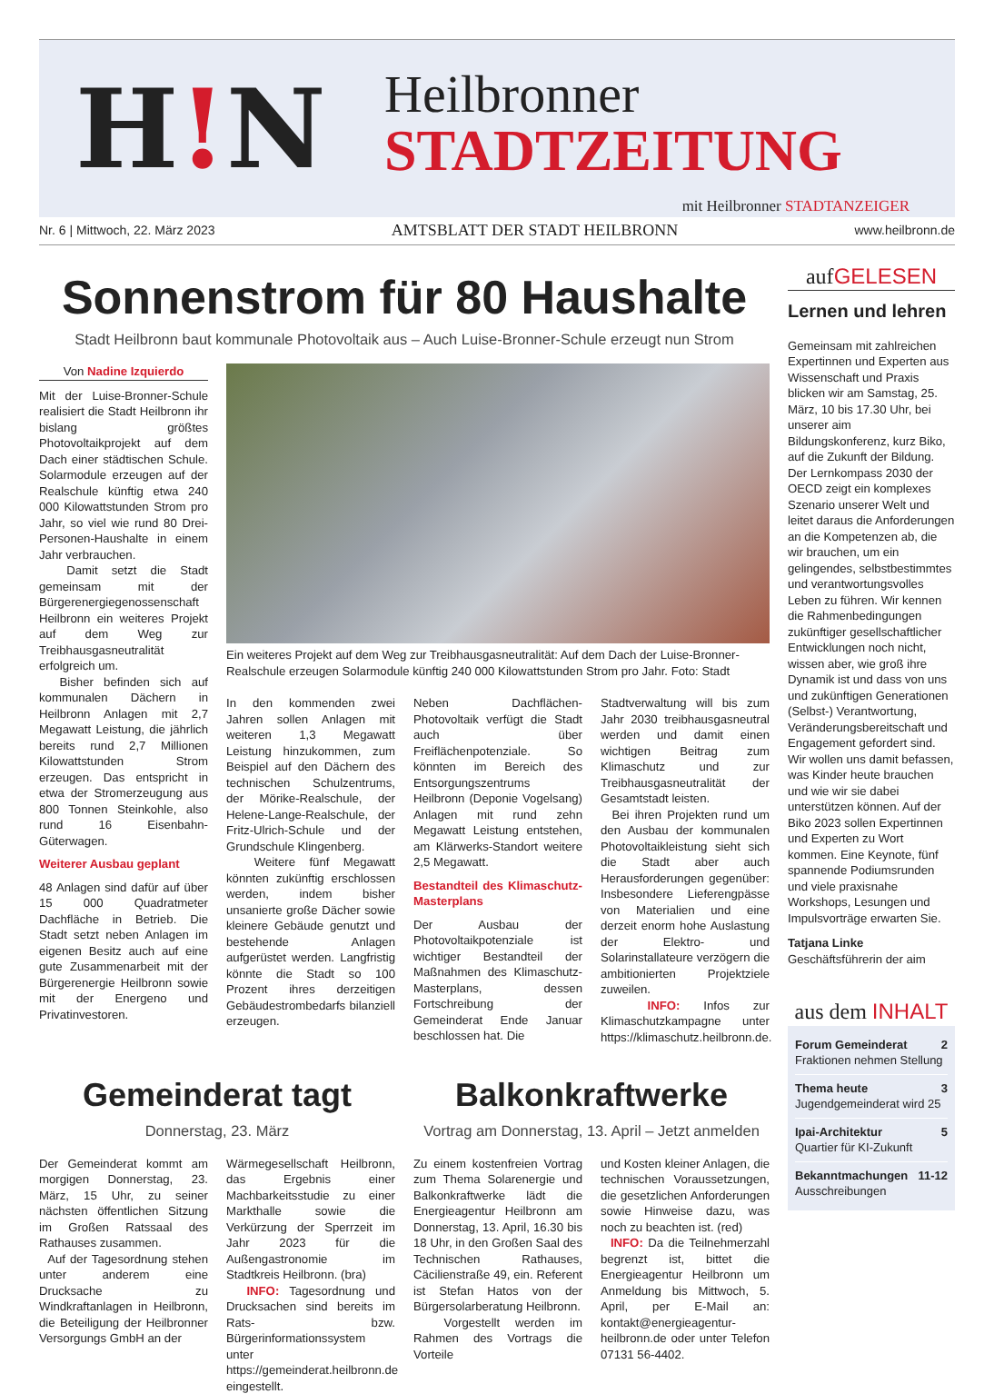H!N
Heilbronner
STADTZEITUNG
mit Heilbronner STADTANZEIGER
Nr. 6 | Mittwoch, 22. März 2023 AMTSBLATT DER STADT HEILBRONN www.heilbronn.de
Sonnenstrom für 80 Haushalte
Stadt Heilbronn baut kommunale Photovoltaik aus – Auch Luise-Bronner-Schule erzeugt nun Strom
Von Nadine Izquierdo
Mit der Luise-Bronner-Schule realisiert die Stadt Heilbronn ihr bislang größtes Photovoltaikprojekt auf dem Dach einer städtischen Schule. Solarmodule erzeugen auf der Realschule künftig etwa 240 000 Kilowattstunden Strom pro Jahr, so viel wie rund 80 Drei-Personen-Haushalte in einem Jahr verbrauchen.
Damit setzt die Stadt gemeinsam mit der Bürgerenergiegenossenschaft Heilbronn ein weiteres Projekt auf dem Weg zur Treibhausgasneutralität erfolgreich um.
Bisher befinden sich auf kommunalen Dächern in Heilbronn Anlagen mit 2,7 Megawatt Leistung, die jährlich bereits rund 2,7 Millionen Kilowattstunden Strom erzeugen. Das entspricht in etwa der Stromerzeugung aus 800 Tonnen Steinkohle, also rund 16 Eisenbahn-Güterwagen.
Weiterer Ausbau geplant
48 Anlagen sind dafür auf über 15 000 Quadratmeter Dachfläche in Betrieb. Die Stadt setzt neben Anlagen im eigenen Besitz auch auf eine gute Zusammenarbeit mit der Bürgerenergie Heilbronn sowie mit der Energeno und Privatinvestoren.
Ein weiteres Projekt auf dem Weg zur Treibhausgasneutralität: Auf dem Dach der Luise-Bronner-Realschule erzeugen Solarmodule künftig 240 000 Kilowattstunden Strom pro Jahr. Foto: Stadt
In den kommenden zwei Jahren sollen Anlagen mit weiteren 1,3 Megawatt Leistung hinzukommen, zum Beispiel auf den Dächern des technischen Schulzentrums, der Mörike-Realschule, der Helene-Lange-Realschule, der Fritz-Ulrich-Schule und der Grundschule Klingenberg.
Weitere fünf Megawatt könnten zukünftig erschlossen werden, indem bisher unsanierte große Dächer sowie kleinere Gebäude genutzt und bestehende Anlagen aufgerüstet werden. Langfristig könnte die Stadt so 100 Prozent ihres derzeitigen Gebäudestrombedarfs bilanziell erzeugen.
Neben Dachflächen-Photovoltaik verfügt die Stadt auch über Freiflächenpotenziale. So könnten im Bereich des Entsorgungszentrums Heilbronn (Deponie Vogelsang) Anlagen mit rund zehn Megawatt Leistung entstehen, am Klärwerks-Standort weitere 2,5 Megawatt.
Bestandteil des Klimaschutz-Masterplans
Der Ausbau der Photovoltaikpotenziale ist wichtiger Bestandteil der Maßnahmen des Klimaschutz-Masterplans, dessen Fortschreibung der Gemeinderat Ende Januar beschlossen hat. Die
Stadtverwaltung will bis zum Jahr 2030 treibhausgasneutral werden und damit einen wichtigen Beitrag zum Klimaschutz und zur Treibhausgasneutralität der Gesamtstadt leisten.
Bei ihren Projekten rund um den Ausbau der kommunalen Photovoltaikleistung sieht sich die Stadt aber auch Herausforderungen gegenüber: Insbesondere Lieferengpässe von Materialien und eine derzeit enorm hohe Auslastung der Elektro- und Solarinstallateure verzögern die ambitionierten Projektziele zuweilen.
INFO: Infos zur Klimaschutzkampagne unter https://klimaschutz.heilbronn.de.
Gemeinderat tagt
Donnerstag, 23. März
Der Gemeinderat kommt am morgigen Donnerstag, 23. März, 15 Uhr, zu seiner nächsten öffentlichen Sitzung im Großen Ratssaal des Rathauses zusammen.
Auf der Tagesordnung stehen unter anderem eine Drucksache zu Windkraftanlagen in Heilbronn, die Beteiligung der Heilbronner Versorgungs GmbH an der
Wärmegesellschaft Heilbronn, das Ergebnis einer Machbarkeitsstudie zu einer Markthalle sowie die Verkürzung der Sperrzeit im Jahr 2023 für die Außengastronomie im Stadtkreis Heilbronn. (bra)
INFO: Tagesordnung und Drucksachen sind bereits im Rats- bzw. Bürgerinformationssystem unter https://gemeinderat.heilbronn.de eingestellt.
Balkonkraftwerke
Vortrag am Donnerstag, 13. April – Jetzt anmelden
Zu einem kostenfreien Vortrag zum Thema Solarenergie und Balkonkraftwerke lädt die Energieagentur Heilbronn am Donnerstag, 13. April, 16.30 bis 18 Uhr, in den Großen Saal des Technischen Rathauses, Cäcilienstraße 49, ein. Referent ist Stefan Hatos von der Bürgersolarberatung Heilbronn.
Vorgestellt werden im Rahmen des Vortrags die Vorteile
und Kosten kleiner Anlagen, die technischen Voraussetzungen, die gesetzlichen Anforderungen sowie Hinweise dazu, was noch zu beachten ist. (red)
INFO: Da die Teilnehmerzahl begrenzt ist, bittet die Energieagentur Heilbronn um Anmeldung bis Mittwoch, 5. April, per E-Mail an: kontakt@energieagentur-heilbronn.de oder unter Telefon 07131 56-4402.
aufGELESEN
Lernen und lehren
Gemeinsam mit zahlreichen Expertinnen und Experten aus Wissenschaft und Praxis blicken wir am Samstag, 25. März, 10 bis 17.30 Uhr, bei unserer aim Bildungskonferenz, kurz Biko, auf die Zukunft der Bildung. Der Lernkompass 2030 der OECD zeigt ein komplexes Szenario unserer Welt und leitet daraus die Anforderungen an die Kompetenzen ab, die wir brauchen, um ein gelingendes, selbstbestimmtes und verantwortungsvolles Leben zu führen. Wir kennen die Rahmenbedingungen zukünftiger gesellschaftlicher Entwicklungen noch nicht, wissen aber, wie groß ihre Dynamik ist und dass von uns und zukünftigen Generationen (Selbst-) Verantwortung, Veränderungsbereitschaft und Engagement gefordert sind. Wir wollen uns damit befassen, was Kinder heute brauchen und wie wir sie dabei unterstützen können. Auf der Biko 2023 sollen Expertinnen und Experten zu Wort kommen. Eine Keynote, fünf spannende Podiumsrunden und viele praxisnahe Workshops, Lesungen und Impulsvorträge erwarten Sie.
Tatjana Linke
Geschäftsführerin der aim
aus dem INHALT
Forum Gemeinderat 2
Fraktionen nehmen Stellung
Thema heute 3
Jugendgemeinderat wird 25
Ipai-Architektur 5
Quartier für KI-Zukunft
Bekanntmachungen 11-12
Ausschreibungen